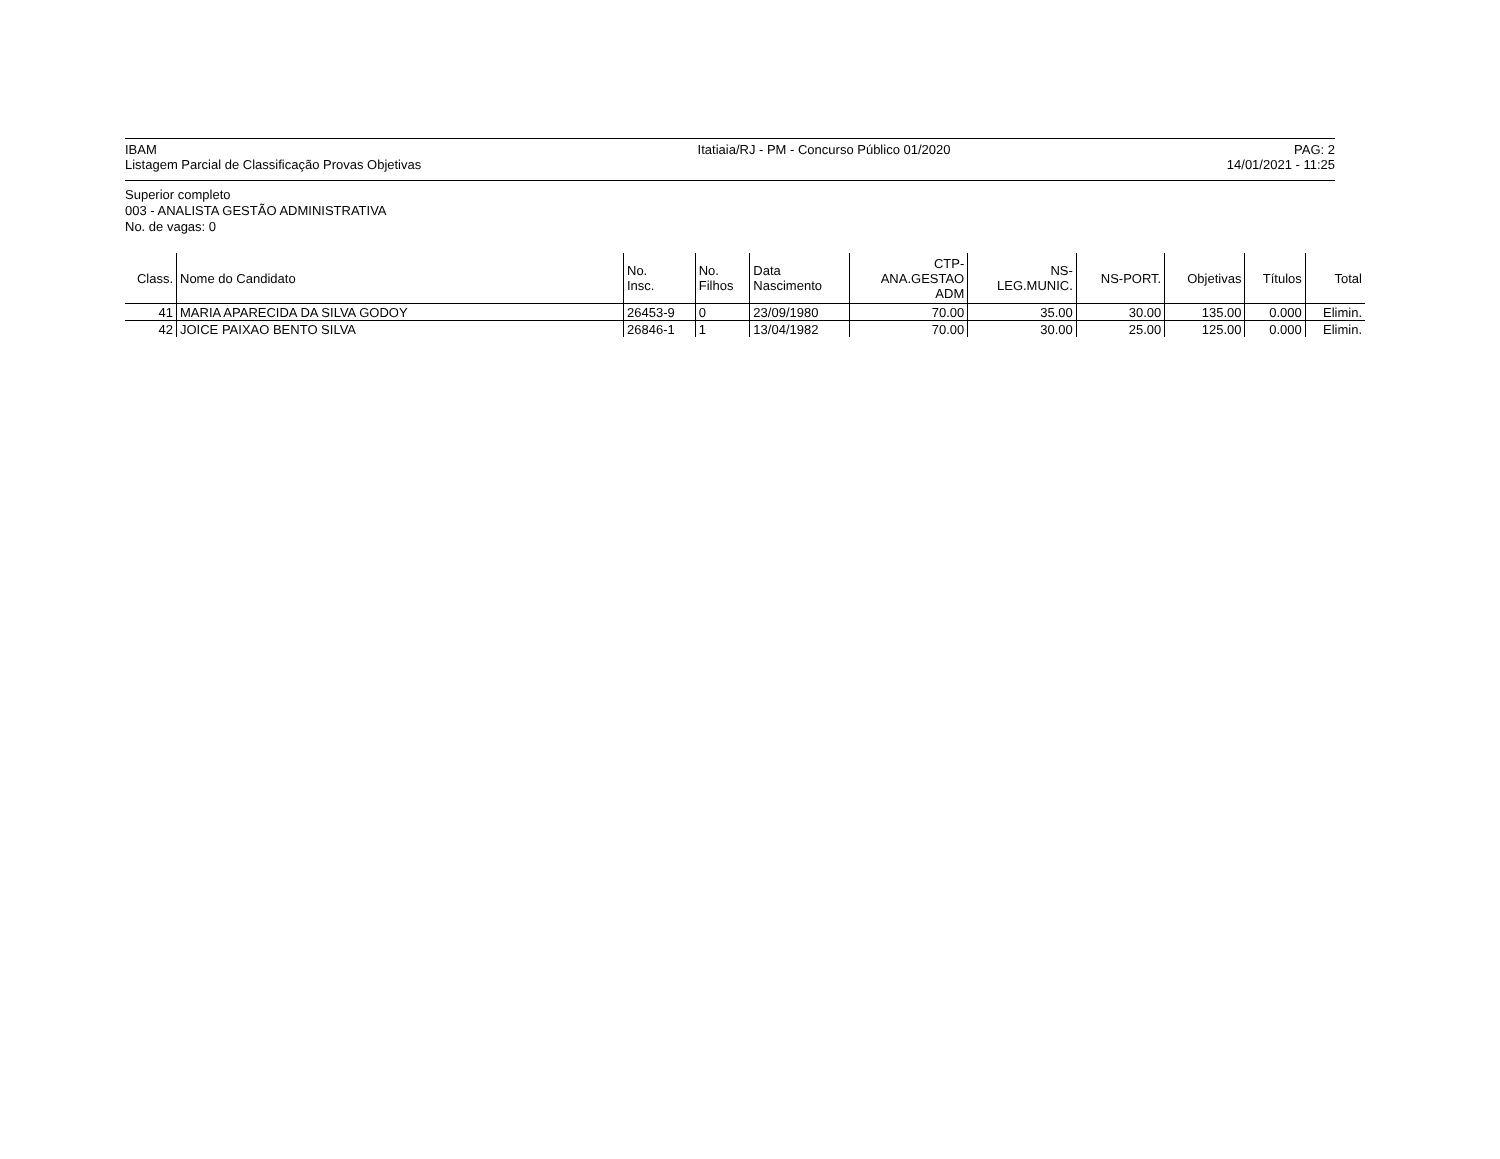IBAM
Listagem Parcial de Classificação Provas Objetivas
Itatiaia/RJ - PM - Concurso Público 01/2020
PAG: 2
14/01/2021 - 11:25
Superior completo
003 - ANALISTA GESTÃO ADMINISTRATIVA
No. de vagas: 0
| Class. | Nome do Candidato | No. Insc. | No. Filhos | Data Nascimento | CTP- ANA.GESTAO ADM | NS- LEG.MUNIC. | NS-PORT. | Objetivas | Títulos | Total |
| --- | --- | --- | --- | --- | --- | --- | --- | --- | --- | --- |
| 41 | MARIA APARECIDA DA SILVA GODOY | 26453-9 | 0 | 23/09/1980 | 70.00 | 35.00 | 30.00 | 135.00 | 0.000 | Elimin. |
| 42 | JOICE PAIXAO BENTO SILVA | 26846-1 | 1 | 13/04/1982 | 70.00 | 30.00 | 25.00 | 125.00 | 0.000 | Elimin. |